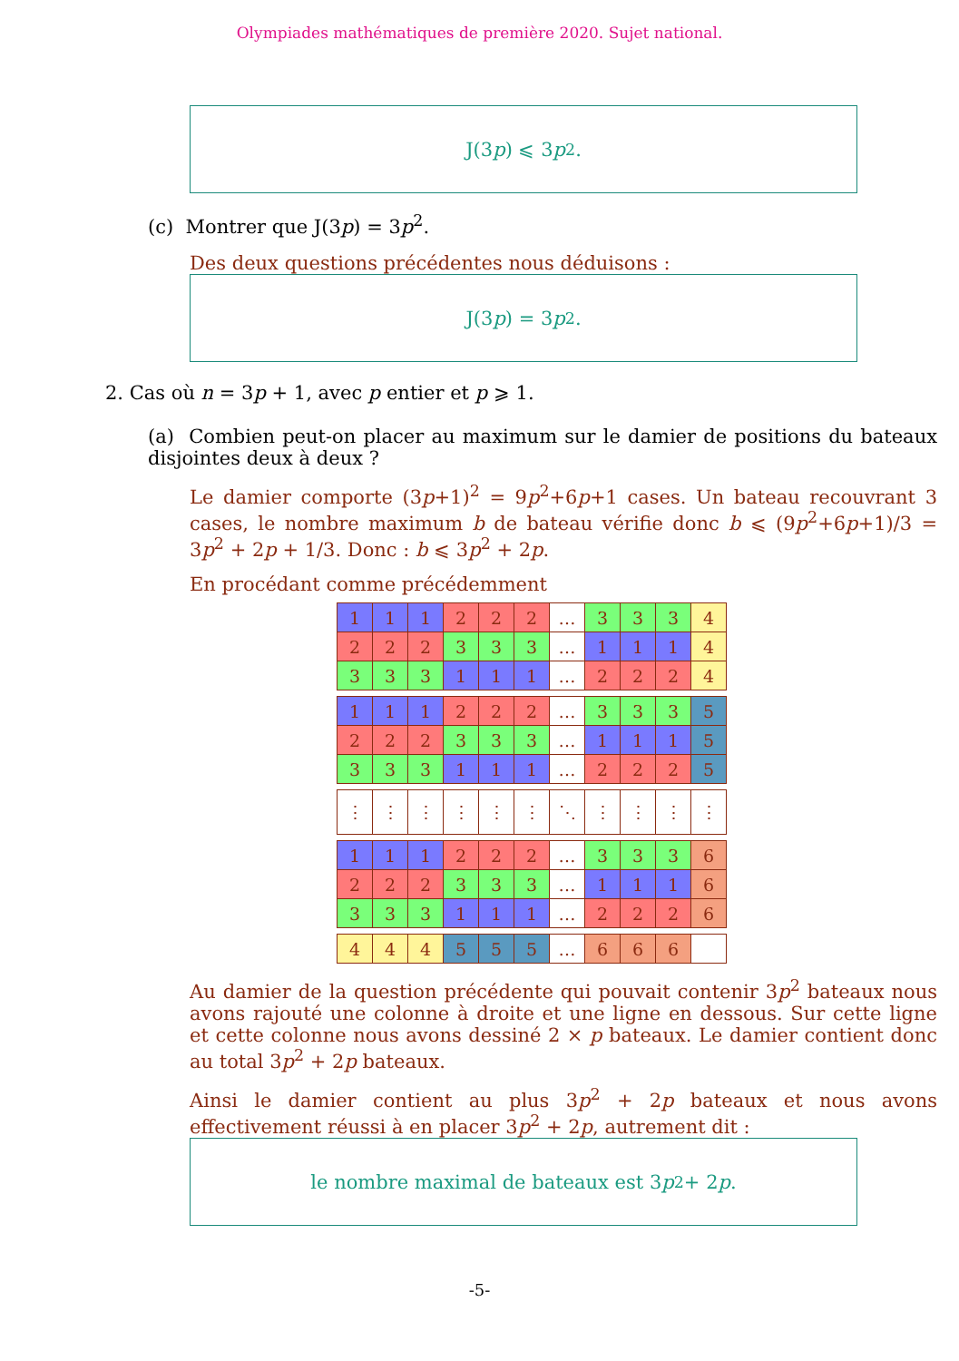Olympiades mathématiques de première 2020. Sujet national.
J(3 p) ⩽ 3 p<sup>2</sup>.
(c) Montrer que J(3p) = 3p<sup>2</sup>.
Des deux questions précédentes nous déduisons :
J(3 p) = 3 p<sup>2</sup>.
2. Cas où n = 3p + 1, avec p entier et p ⩾ 1.
(a) Combien peut-on placer au maximum sur le damier de positions du bateaux disjointes deux à deux ?
Le damier comporte (3p+1)<sup>2</sup> = 9p<sup>2</sup>+6p+1 cases. Un bateau recouvrant 3 cases, le nombre maximum b de bateau vérifie donc b ⩽ (9p<sup>2</sup>+6p+1)/3 = 3p<sup>2</sup> + 2p + 1/3. Donc : b ⩽ 3p<sup>2</sup> + 2p.
En procédant comme précédemment
| 1 | 1 | 1 | 2 | 2 | 2 | … | 3 | 3 | 3 | 4 |
| 2 | 2 | 2 | 3 | 3 | 3 | … | 1 | 1 | 1 | 4 |
| 3 | 3 | 3 | 1 | 1 | 1 | … | 2 | 2 | 2 | 4 |
| 1 | 1 | 1 | 2 | 2 | 2 | … | 3 | 3 | 3 | 5 |
| 2 | 2 | 2 | 3 | 3 | 3 | … | 1 | 1 | 1 | 5 |
| 3 | 3 | 3 | 1 | 1 | 1 | … | 2 | 2 | 2 | 5 |
| ⋮ | ⋮ | ⋮ | ⋮ | ⋮ | ⋮ | ⋱ | ⋮ | ⋮ | ⋮ | ⋮ |
| 1 | 1 | 1 | 2 | 2 | 2 | … | 3 | 3 | 3 | 6 |
| 2 | 2 | 2 | 3 | 3 | 3 | … | 1 | 1 | 1 | 6 |
| 3 | 3 | 3 | 1 | 1 | 1 | … | 2 | 2 | 2 | 6 |
| 4 | 4 | 4 | 5 | 5 | 5 | … | 6 | 6 | 6 | |
Au damier de la question précédente qui pouvait contenir 3p<sup>2</sup> bateaux nous avons rajouté une colonne à droite et une ligne en dessous. Sur cette ligne et cette colonne nous avons dessiné 2 × p bateaux. Le damier contient donc au total 3p<sup>2</sup> + 2p bateaux.
Ainsi le damier contient au plus 3p<sup>2</sup> + 2p bateaux et nous avons effectivement réussi à en placer 3p<sup>2</sup> + 2p, autrement dit :
le nombre maximal de bateaux est 3 p<sup>2</sup> + 2 p.
-5-